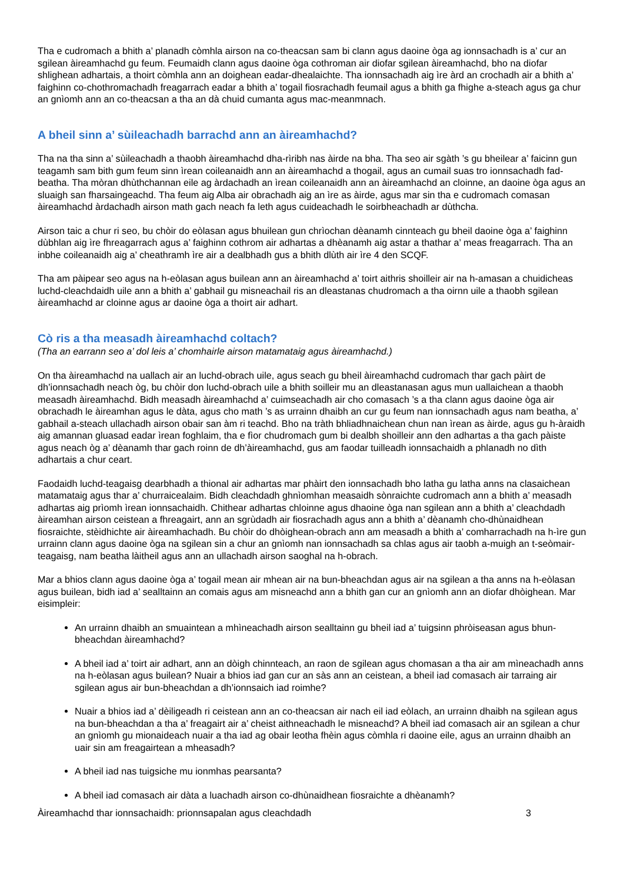Tha e cudromach a bhith a’ planadh còmhla airson na co-theacsan sam bi clann agus daoine òga ag ionnsachadh is a’ cur an sgilean àireamhachd gu feum. Feumaidh clann agus daoine òga cothroman air diofar sgilean àireamhachd, bho na diofar shlighean adhartais, a thoirt còmhla ann an doighean eadar-dhealaichte. Tha ionnsachadh aig ìre àrd an crochadh air a bhith a’ faighinn co-chothromachadh freagarrach eadar a bhith a’ togail fiosrachadh feumail agus a bhith ga fhighe a-steach agus ga chur an gnìomh ann an co-theacsan a tha an dà chuid cumanta agus mac-meanmnach.
A bheil sinn a’ sùileachadh barrachd ann an àireamhachd?
Tha na tha sinn a’ sùileachadh a thaobh àireamhachd dha-rìribh nas àirde na bha. Tha seo air sgàth ’s gu bheilear a’ faicinn gun teagamh sam bith gum feum sinn ìrean coileanaidh ann an àireamhachd a thogail, agus an cumail suas tro ionnsachadh fad-beatha. Tha mòran dhùthchannan eile ag àrdachadh an ìrean coileanaidh ann an àireamhachd an cloinne, an daoine òga agus an sluaigh san fharsaingeachd. Tha feum aig Alba air obrachadh aig an ìre as àirde, agus mar sin tha e cudromach comasan àireamhachd àrdachadh airson math gach neach fa leth agus cuideachadh le soirbheachadh ar dùthcha.
Airson taic a chur ri seo, bu chòir do eòlasan agus bhuilean gun chrìochan dèanamh cinnteach gu bheil daoine òga a’ faighinn dùbhlan aig ìre fhreagarrach agus a’ faighinn cothrom air adhartas a dhèanamh aig astar a thathar a’ meas freagarrach. Tha an inbhe coileanaidh aig a’ cheathramh ìre air a dealbhadh gus a bhith dlùth air ìre 4 den SCQF.
Tha am pàipear seo agus na h-eòlasan agus builean ann an àireamhachd a’ toirt aithris shoilleir air na h-amasan a chuidicheas luchd-cleachdaidh uile ann a bhith a’ gabhail gu misneachail ris an dleastanas chudromach a tha oirnn uile a thaobh sgilean àireamhachd ar cloinne agus ar daoine òga a thoirt air adhart.
Cò ris a tha measadh àireamhachd coltach?
(Tha an earrann seo a’ dol leis a’ chomhairle airson matamataig agus àireamhachd.)
On tha àireamhachd na uallach air an luchd-obrach uile, agus seach gu bheil àireamhachd cudromach thar gach pàirt de dh’ionnsachadh neach òg, bu chòir don luchd-obrach uile a bhith soilleir mu an dleastanasan agus mun uallaichean a thaobh measadh àireamhachd. Bidh measadh àireamhachd a’ cuimseachadh air cho comasach ’s a tha clann agus daoine òga air obrachadh le àireamhan agus le dàta, agus cho math ’s as urrainn dhaibh an cur gu feum nan ionnsachadh agus nam beatha, a’ gabhail a-steach ullachadh airson obair san àm ri teachd. Bho na tràth bhliadhnaichean chun nan ìrean as àirde, agus gu h-àraidh aig amannan gluasad eadar ìrean foghlaim, tha e fìor chudromach gum bi dealbh shoilleir ann den adhartas a tha gach pàiste agus neach òg a’ dèanamh thar gach roinn de dh’àireamhachd, gus am faodar tuilleadh ionnsachaidh a phlanadh no dìth adhartais a chur ceart.
Faodaidh luchd-teagaisg dearbhadh a thional air adhartas mar phàirt den ionnsachadh bho latha gu latha anns na clasaichean matamataig agus thar a’ churraicealaim. Bidh cleachdadh ghnìomhan measaidh sònraichte cudromach ann a bhith a’ measadh adhartas aig prìomh ìrean ionnsachaidh. Chithear adhartas chloinne agus dhaoine òga nan sgilean ann a bhith a’ cleachdadh àireamhan airson ceistean a fhreagairt, ann an sgrùdadh air fiosrachadh agus ann a bhith a’ dèanamh cho-dhùnaidhean fiosraichte, stèidhichte air àireamhachadh. Bu chòir do dhòighean-obrach ann am measadh a bhith a’ comharrachadh na h-ìre gun urrainn clann agus daoine òga na sgilean sin a chur an gnìomh nan ionnsachadh sa chlas agus air taobh a-muigh an t-seòmair-teagaisg, nam beatha làitheil agus ann an ullachadh airson saoghal na h-obrach.
Mar a bhios clann agus daoine òga a’ togail mean air mhean air na bun-bheachdan agus air na sgilean a tha anns na h-eòlasan agus builean, bidh iad a’ sealltainn an comais agus am misneachd ann a bhith gan cur an gnìomh ann an diofar dhòighean. Mar eisimpleir:
An urrainn dhaibh an smuaintean a mhìneachadh airson sealltainn gu bheil iad a’ tuigsinn phròiseasan agus bhun-bheachdan àireamhachd?
A bheil iad a’ toirt air adhart, ann an dòigh chinnteach, an raon de sgilean agus chomasan a tha air am mìneachadh anns na h-eòlasan agus builean? Nuair a bhios iad gan cur an sàs ann an ceistean, a bheil iad comasach air tarraing air sgilean agus air bun-bheachdan a dh’ionnsaich iad roimhe?
Nuair a bhios iad a’ dèiligeadh ri ceistean ann an co-theacsan air nach eil iad eòlach, an urrainn dhaibh na sgilean agus na bun-bheachdan a tha a’ freagairt air a’ cheist aithneachadh le misneachd? A bheil iad comasach air an sgilean a chur an gnìomh gu mionaideach nuair a tha iad ag obair leotha fhèin agus còmhla ri daoine eile, agus an urrainn dhaibh an uair sin am freagairtean a mheasadh?
A bheil iad nas tuigsiche mu ionmhas pearsanta?
A bheil iad comasach air dàta a luachadh airson co-dhùnaidhean fiosraichte a dhèanamh?
Àireamhachd thar ionnsachaidh: prionnsapalan agus cleachdadh 3